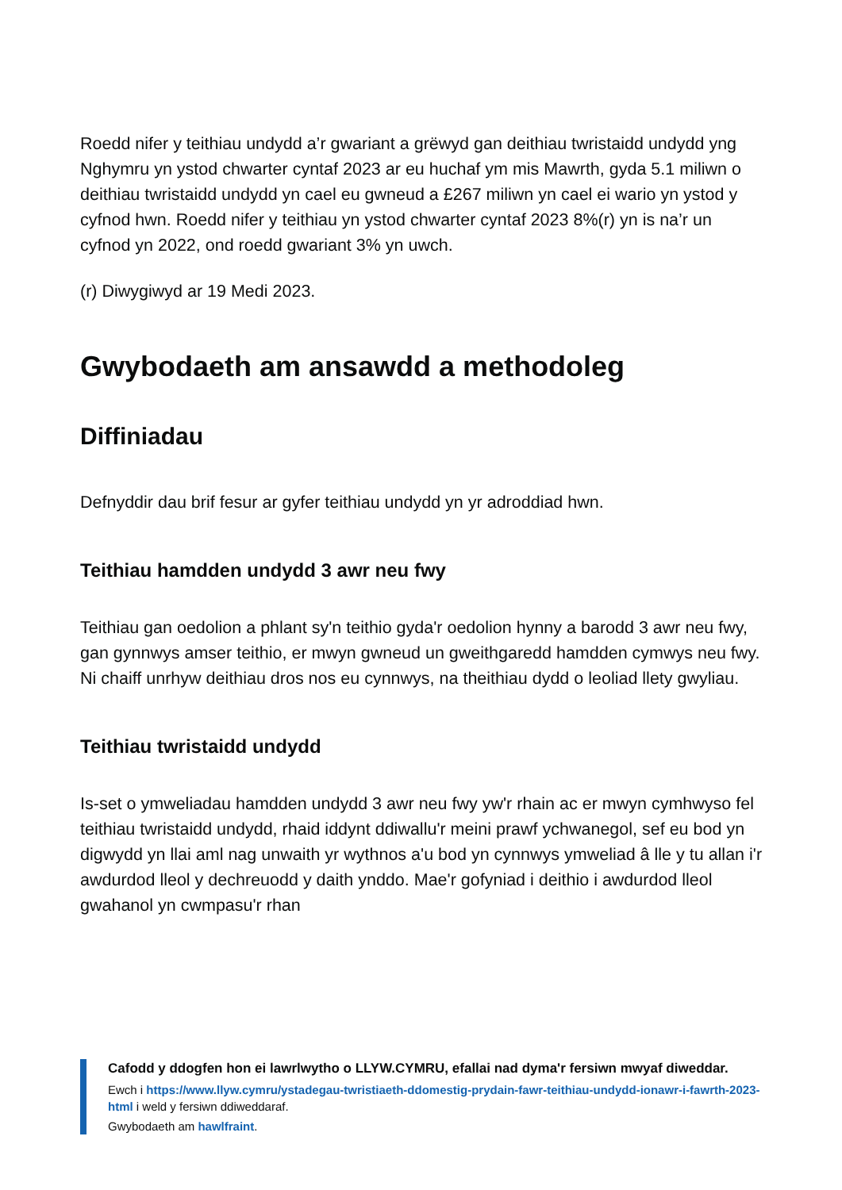Roedd nifer y teithiau undydd a’r gwariant a grëwyd gan deithiau twristaidd undydd yng Nghymru yn ystod chwarter cyntaf 2023 ar eu huchaf ym mis Mawrth, gyda 5.1 miliwn o deithiau twristaidd undydd yn cael eu gwneud a £267 miliwn yn cael ei wario yn ystod y cyfnod hwn. Roedd nifer y teithiau yn ystod chwarter cyntaf 2023 8%(r) yn is na’r un cyfnod yn 2022, ond roedd gwariant 3% yn uwch.
(r) Diwygiwyd ar 19 Medi 2023.
Gwybodaeth am ansawdd a methodoleg
Diffiniadau
Defnyddir dau brif fesur ar gyfer teithiau undydd yn yr adroddiad hwn.
Teithiau hamdden undydd 3 awr neu fwy
Teithiau gan oedolion a phlant sy'n teithio gyda'r oedolion hynny a barodd 3 awr neu fwy, gan gynnwys amser teithio, er mwyn gwneud un gweithgaredd hamdden cymwys neu fwy. Ni chaiff unrhyw deithiau dros nos eu cynnwys, na theithiau dydd o leoliad llety gwyliau.
Teithiau twristaidd undydd
Is-set o ymweliadau hamdden undydd 3 awr neu fwy yw'r rhain ac er mwyn cymhwyso fel teithiau twristaidd undydd, rhaid iddynt ddiwallu'r meini prawf ychwanegol, sef eu bod yn digwydd yn llai aml nag unwaith yr wythnos a'u bod yn cynnwys ymweliad â lle y tu allan i'r awdurdod lleol y dechreuodd y daith ynddo. Mae'r gofyniad i deithio i awdurdod lleol gwahanol yn cwmpasu'r rhan
Cafodd y ddogfen hon ei lawrlwytho o LLYW.CYMRU, efallai nad dyma'r fersiwn mwyaf diweddar.
Ewch i https://www.llyw.cymru/ystadegau-twristiaeth-ddomestig-prydain-fawr-teithiau-undydd-ionawr-i-fawrth-2023-html i weld y fersiwn ddiweddaraf.
Gwybodaeth am hawlfraint.